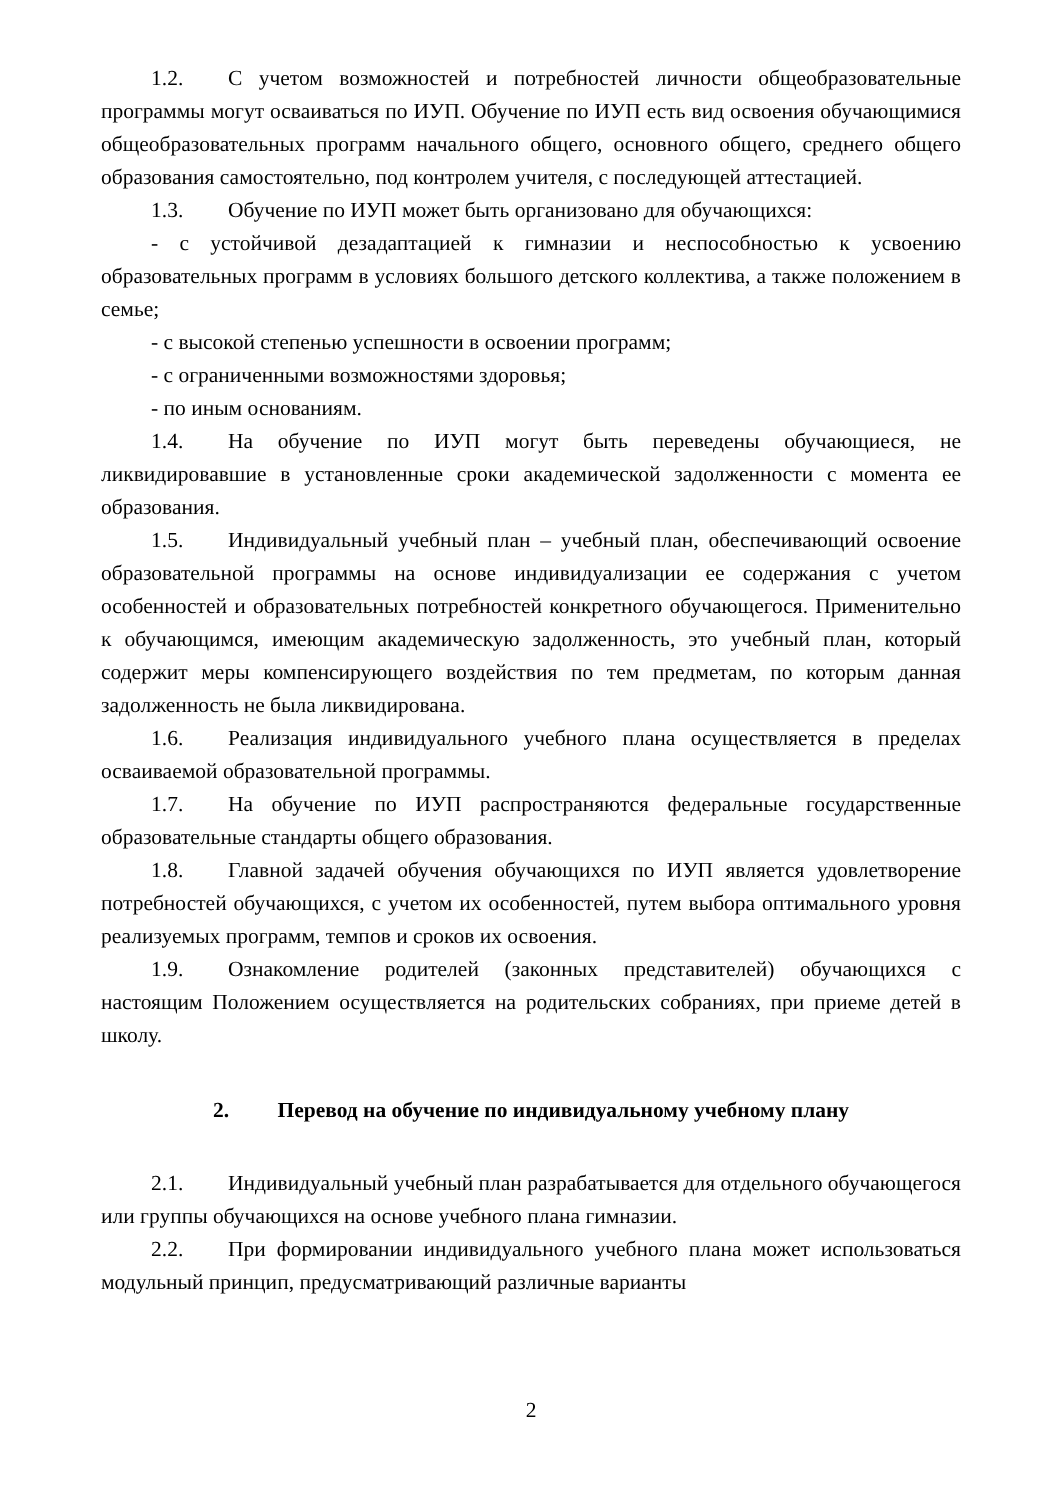1.2. С учетом возможностей и потребностей личности общеобразовательные программы могут осваиваться по ИУП. Обучение по ИУП есть вид освоения обучающимися общеобразовательных программ начального общего, основного общего, среднего общего образования самостоятельно, под контролем учителя, с последующей аттестацией.
1.3. Обучение по ИУП может быть организовано для обучающихся:
- с устойчивой дезадаптацией к гимназии и неспособностью к усвоению образовательных программ в условиях большого детского коллектива, а также положением в семье;
- с высокой степенью успешности в освоении программ;
- с ограниченными возможностями здоровья;
- по иным основаниям.
1.4. На обучение по ИУП могут быть переведены обучающиеся, не ликвидировавшие в установленные сроки академической задолженности с момента ее образования.
1.5. Индивидуальный учебный план – учебный план, обеспечивающий освоение образовательной программы на основе индивидуализации ее содержания с учетом особенностей и образовательных потребностей конкретного обучающегося. Применительно к обучающимся, имеющим академическую задолженность, это учебный план, который содержит меры компенсирующего воздействия по тем предметам, по которым данная задолженность не была ликвидирована.
1.6. Реализация индивидуального учебного плана осуществляется в пределах осваиваемой образовательной программы.
1.7. На обучение по ИУП распространяются федеральные государственные образовательные стандарты общего образования.
1.8. Главной задачей обучения обучающихся по ИУП является удовлетворение потребностей обучающихся, с учетом их особенностей, путем выбора оптимального уровня реализуемых программ, темпов и сроков их освоения.
1.9. Ознакомление родителей (законных представителей) обучающихся с настоящим Положением осуществляется на родительских собраниях, при приеме детей в школу.
2. Перевод на обучение по индивидуальному учебному плану
2.1. Индивидуальный учебный план разрабатывается для отдельного обучающегося или группы обучающихся на основе учебного плана гимназии.
2.2. При формировании индивидуального учебного плана может использоваться модульный принцип, предусматривающий различные варианты
2